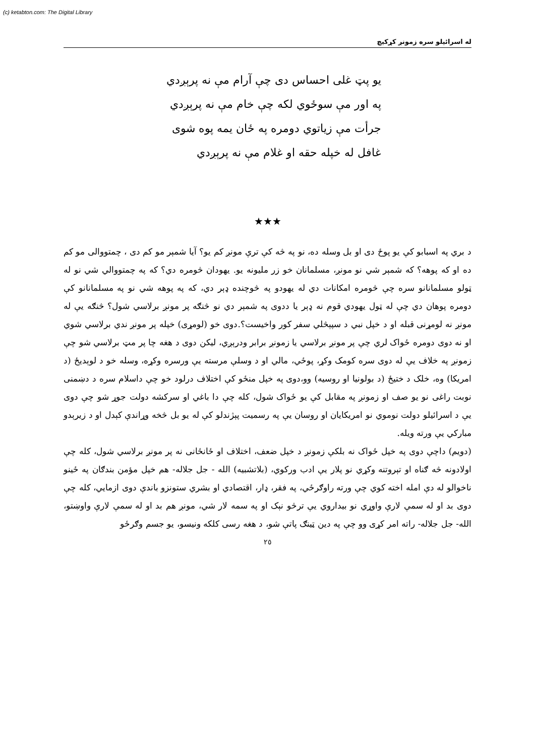(c) ketabton.com: The Digital Library
له اسرائيلو سره زمونږ کړکيچ
يو پټ غلی احساس دی چې آرام مې نه پرېږدي
په اور مې سوځوي لکه چې خام مې نه پرېږدي
جرأت مې زياتوي دومره په ځان يمه پوه شوی
غافل له خپله حقه او غلام مې نه پرېږدي
★★★
د بري په اسبابو کې يو پوځ دی او بل وسله ده، نو په څه کې ترې مونږ کم يو؟ آيا شمېر مو کم دی ، چمتووالی مو کم ده او که پوهه؟ که شمېر شي نو مونږ، مسلمانان خو زر مليونه يو. يهودان څومره دي؟ که په چمتووالي شي نو له ټولو مسلمانانو سره چې څومره امکانات دي له يهودو په څوچنده ډېر دي، که په پوهه شي نو په مسلمانانو کې دومره پوهان دي چې له ټول يهودي قوم نه ډېر يا ددوی په شمېر دي نو څنګه پر مونږ برلاسي شول؟ څنګه يې له مونږ نه لومړنی قبله او د خپل نبي د سپېڅلي سفر کور واخيست؟.دوی خو (لومړی) خپله پر مونږ ندي برلاسي شوي او نه دوی دومره ځواک لري چې پر مونږ برلاسي يا زمونږ برابر ودرېږي، ليکن دوی د هغه چا پر مټ برلاسي شو چې زمونږ په خلاف يې له دوی سره کومک وکړ، پوځي، مالي او د وسلې مرسته يې ورسره وکړه، وسله خو د لوېديځ (د امريکا) وه، خلک د ختيځ (د بولونيا او روسيه) وو،دوی په خپل منځو کې اختلاف درلود خو چې داسلام سره د دښمنی نوبت راغی نو يو صف او زمونږ په مقابل کې يو ځواک شول، کله چې دا باغي او سرکشه دولت جوړ شو چې دوی يې د اسرائيلو دولت نوموي نو امريکايان او روسان يې په رسميت پېژندلو کې له يو بل څخه وړاندې کېدل او د زيرېدو مبارکي يې ورته ويله.
(دويم) داچې دوی په خپل ځواک نه بلکې زمونږ د خپل ضعف، اختلاف او ځانځانی نه پر مونږ برلاسي شول، کله چې اولادونه څه ګناه او تېروتنه وکړي نو پلار يې ادب ورکوي، (بلاتشبيه) الله - جل جلاله- هم خپل مؤمن بندګان په ځينو ناخوالو له دې امله اخته کوي چې ورته راوګرځي، په فقر، ډار، اقتصادي او بشري ستونزو باندې دوی ازمايي، کله چې دوی بد او له سمې لارې واوړي نو بيداروي يې ترڅو نېک او په سمه لار شي، مونږ هم بد او له سمې لارې واوښتو، الله- جل جلاله- راته امر کړی وو چې په دين ټينګ پاتې شو، د هغه رسی کلکه ونيسو، يو جسم وګرځو
٢٥